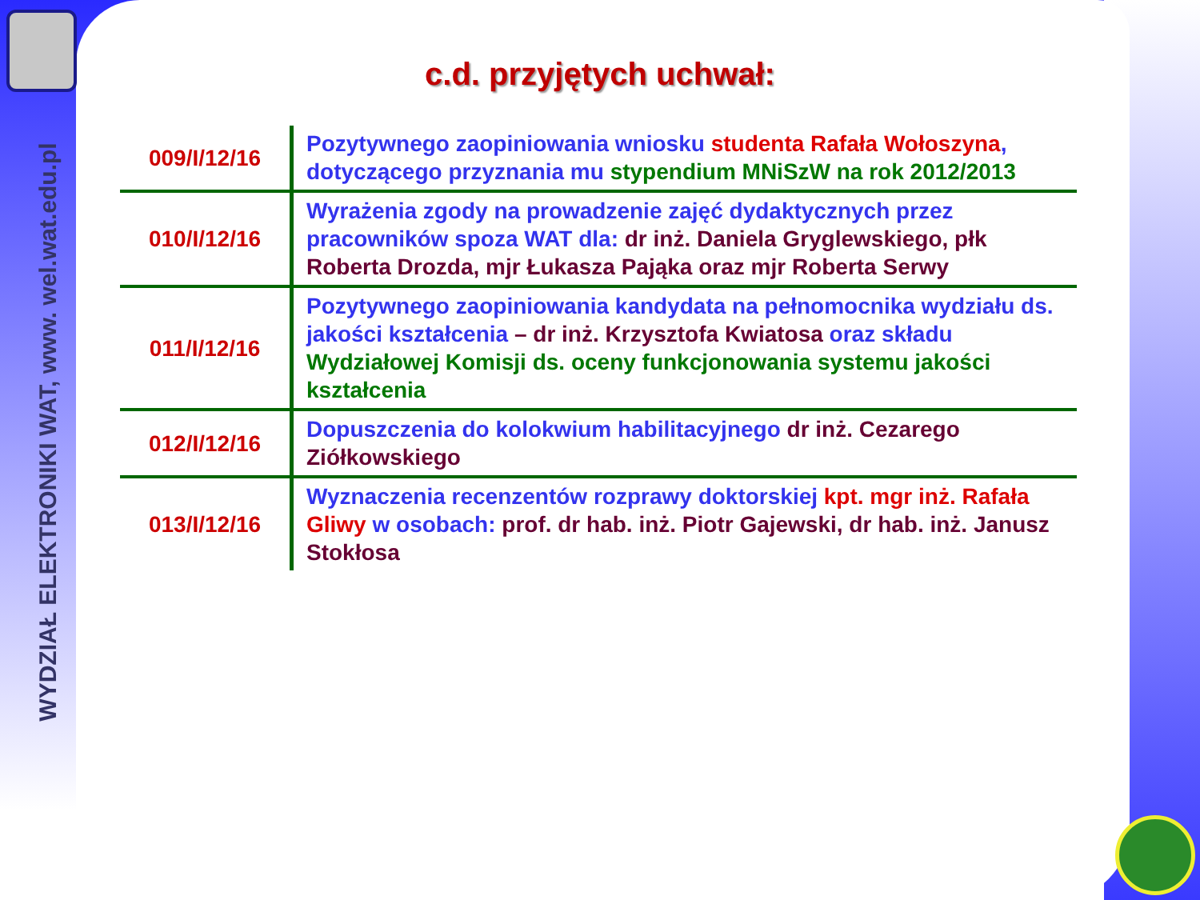WYDZIAŁ ELEKTRONIKI WAT, www. wel.wat.edu.pl
c.d. przyjętych uchwał:
| 009/I/12/16 | Pozytywnego zaopiniowania wniosku studenta Rafała Wołoszyna , dotyczącego przyznania mu stypendium MNiSzW na rok 2012/2013 |
| 010/I/12/16 | Wyrażenia zgody na prowadzenie zajęć dydaktycznych przez pracowników spoza WAT dla: dr inż. Daniela Gryglewskiego, płk Roberta Drozda, mjr Łukasza Pająka oraz mjr Roberta Serwy |
| 011/I/12/16 | Pozytywnego zaopiniowania kandydata na pełnomocnika wydziału ds. jakości kształcenia – dr inż. Krzysztofa Kwiatosa oraz składu Wydziałowej Komisji ds. oceny funkcjonowania systemu jakości kształcenia |
| 012/I/12/16 | Dopuszczenia do kolokwium habilitacyjnego dr inż. Cezarego Ziółkowskiego |
| 013/I/12/16 | Wyznaczenia recenzentów rozprawy doktorskiej kpt. mgr inż. Rafała Gliwy w osobach: prof. dr hab. inż. Piotr Gajewski, dr hab. inż. Janusz Stokłosa |